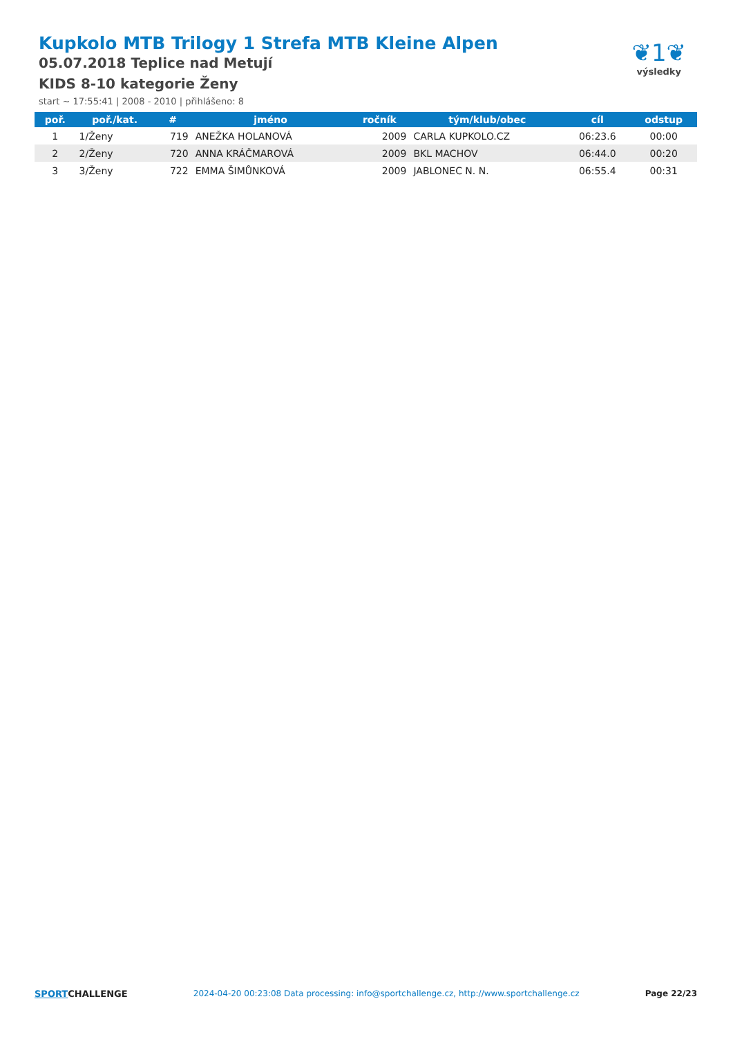Kupkolo MTB Trilogy 1 Strefa MTB Kleine Alpen
05.07.2018 Teplice nad Metují
KIDS 8-10 kategorie Ženy
start ~ 17:55:41 | 2008 - 2010 | přihlášeno: 8
❦1❦
výsledky
| poř. | poř./kat. | # | jméno | ročník | tým/klub/obec | cíl | odstup |
| --- | --- | --- | --- | --- | --- | --- | --- |
| 1 | 1/Ženy | 719 | ANEŽKA HOLANOVÁ | 2009 | CARLA KUPKOLO.CZ | 06:23.6 | 00:00 |
| 2 | 2/Ženy | 720 | ANNA KRÁČMAROVÁ | 2009 | BKL MACHOV | 06:44.0 | 00:20 |
| 3 | 3/Ženy | 722 | EMMA ŠIMŮNKOVÁ | 2009 | JABLONEC N. N. | 06:55.4 | 00:31 |
SPORTCHALLENGE 2024-04-20 00:23:08 Data processing: info@sportchallenge.cz, http://www.sportchallenge.cz
Page 22/23